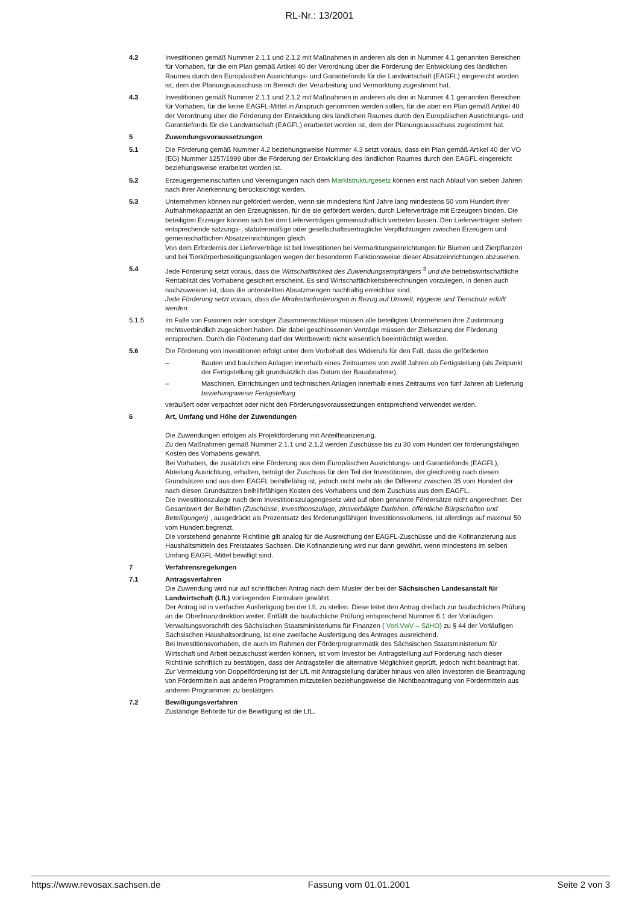RL-Nr.: 13/2001
4.2 Investitionen gemäß Nummer 2.1.1 und 2.1.2 mit Maßnahmen in anderen als den in Nummer 4.1 genannten Bereichen für Vorhaben, für die ein Plan gemäß Artikel 40 der Verordnung über die Förderung der Entwicklung des ländlichen Raumes durch den Europäischen Ausrichtungs- und Garantiefonds für die Landwirtschaft (EAGFL) eingereicht worden ist, dem der Planungsausschuss im Bereich der Verarbeitung und Vermarktung zugestimmt hat.
4.3 Investitionen gemäß Nummer 2.1.1 und 2.1.2 mit Maßnahmen in anderen als den in Nummer 4.1 genannten Bereichen für Vorhaben, für die keine EAGFL-Mittel in Anspruch genommen werden sollen, für die aber ein Plan gemäß Artikel 40 der Verordnung über die Förderung der Entwicklung des ländlichen Raumes durch den Europäischen Ausrichtungs- und Garantiefonds für die Landwirtschaft (EAGFL) erarbeitet worden ist, dem der Planungsausschuss zugestimmt hat.
5 Zuwendungsvoraussetzungen
5.1 Die Förderung gemäß Nummer 4.2 beziehungsweise Nummer 4.3 setzt voraus, dass ein Plan gemäß Artikel 40 der VO (EG) Nummer 1257/1999 über die Förderung der Entwicklung des ländlichen Raumes durch den EAGFL eingereicht beziehungsweise erarbeitet worden ist.
5.2 Erzeugergemeinschaften und Vereinigungen nach dem Marktstrukturgesetz können erst nach Ablauf von sieben Jahren nach ihrer Anerkennung berücksichtigt werden.
5.3 Unternehmen können nur gefördert werden, wenn sie mindestens fünf Jahre lang mindestens 50 vom Hundert ihrer Aufnahmekapazität an den Erzeugnissen, für die sie gefördert werden, durch Lieferverträge mit Erzeugern binden. Die beteiligten Erzeuger können sich bei den Lieferverträgen gemeinschaftlich vertreten lassen. Den Lieferverträgen stehen entsprechende satzungs-, statutenmäßige oder gesellschaftsvertragliche Verpflichtungen zwischen Erzeugern und gemeinschaftlichen Absatzeinrichtungen gleich.
Von dem Erfordernis der Lieferverträge ist bei Investitionen bei Vermarktungseinrichtungen für Blumen und Zierpflanzen und bei Tierkörperbeseitigungsanlagen wegen der besonderen Funktionsweise dieser Absatzeinrichtungen abzusehen.
5.4 Jede Förderung setzt voraus, dass die Wirtschaftlichkeit des Zuwendungsempfängers <sup>3</sup> und die betriebswirtschaftliche Rentablität des Vorhabens gesichert erscheint. Es sind Wirtschaftlichkeitsberechnungen vorzulegen, in denen auch nachzuweisen ist, dass die unterstellten Absatzmengen nachhaltig erreichbar sind.
Jede Förderung setzt voraus, dass die Mindestanforderungen in Bezug auf Umwelt, Hygiene und Tierschutz erfüllt werden.
5.1.5 Im Falle von Fusionen oder sonstiger Zusammenschlüsse müssen alle beteiligten Unternehmen ihre Zustimmung rechtsverbindlich zugesichert haben. Die dabei geschlossenen Verträge müssen der Zielsetzung der Förderung entsprechen. Durch die Förderung darf der Wettbewerb nicht wesentlich beeinträchtigt werden.
5.6 Die Förderung von Investitionen erfolgt unter dem Vorbehalt des Widerrufs für den Fall, dass die geförderten
– Bauten und baulichen Anlagen innerhalb eines Zeitraumes von zwölf Jahren ab Fertigstellung (als Zeitpunkt der Fertigstellung gilt grundsätzlich das Datum der Bauabnahme),
– Maschinen, Einrichtungen und technischen Anlagen innerhalb eines Zeitraums von fünf Jahren ab Lieferung beziehungsweise Fertigstellung
veräußert oder verpachtet oder nicht den Förderungsvoraussetzungen entsprechend verwendet werden.
6 Art, Umfang und Höhe der Zuwendungen
Die Zuwendungen erfolgen als Projektförderung mit Anteilfinanzierung.
Zu den Maßnahmen gemäß Nummer 2.1.1 und 2.1.2 werden Zuschüsse bis zu 30 vom Hundert der förderungsfähigen Kosten des Vorhabens gewährt.
Bei Vorhaben, die zusätzlich eine Förderung aus dem Europäischen Ausrichtungs- und Garantiefonds (EAGFL), Abteilung Ausrichtung, erhalten, beträgt der Zuschuss für den Teil der Investitionen, der gleichzeitig nach diesen Grundsätzen und aus dem EAGFL beihilfefähig ist, jedoch nicht mehr als die Differenz zwischen 35 vom Hundert der nach diesen Grundsätzen beihilfefähigen Kosten des Vorhabens und dem Zuschuss aus dem EAGFL.
Die Investitionszulage nach dem Investitionszulagengesetz wird auf oben genannte Fördersätze nicht angerechnet. Der Gesamtwert der Beihilfen (Zuschüsse, Investitionszulage, zinsverbilligte Darlehen, öffentliche Bürgschaften und Beteiligungen) , ausgedrückt als Prozentsatz des förderungsfähigen Investitionsvolumens, ist allerdings auf maximal 50 vom Hundert begrenzt.
Die vorstehend genannte Richtlinie gilt analog für die Ausreichung der EAGFL-Zuschüsse und die Kofinanzierung aus Haushaltsmitteln des Freistaates Sachsen. Die Kofinanzierung wird nur dann gewährt, wenn mindestens im selben Umfang EAGFL-Mittel bewilligt sind.
7 Verfahrensregelungen
7.1 Antragsverfahren
Die Zuwendung wird nur auf schriftlichen Antrag nach dem Muster der bei der Sächsischen Landesanstalt für Landwirtschaft (LfL) vorliegenden Formulare gewährt.
Der Antrag ist in vierfacher Ausfertigung bei der LfL zu stellen. Diese leitet den Antrag dreifach zur baufachlichen Prüfung an die Oberfinanzdirektion weiter. Entfällt die baufachliche Prüfung entsprechend Nummer 6.1 der Vorläufigen Verwaltungsvorschrift des Sächsischen Staatsministeriums für Finanzen ( Vorl.VwV – SäHO) zu § 44 der Vorläufigen Sächsischen Haushaltsordnung, ist eine zweifache Ausfertigung des Antrages ausreichend.
Bei Investitionsvorhaben, die auch im Rahmen der Förderprogrammatik des Sächsischen Staatsministerium für Wirtschaft und Arbeit bezuschusst werden können, ist vom Investor bei Antragstellung auf Förderung nach dieser Richtlinie schriftlich zu bestätigen, dass der Antragsteller die alternative Möglichkeit geprüft, jedoch nicht beantragt hat.
Zur Vermeidung von Doppelförderung ist der LfL mit Antragstellung darüber hinaus von allen Investoren die Beantragung von Fördermitteln aus anderen Programmen mitzuteilen beziehungsweise die Nichtbeantragung von Fördermitteln aus anderen Programmen zu bestätigen.
7.2 Bewilligungsverfahren
Zuständige Behörde für die Bewilligung ist die LfL.
https://www.revosax.sachsen.de Fassung vom 01.01.2001 Seite 2 von 3